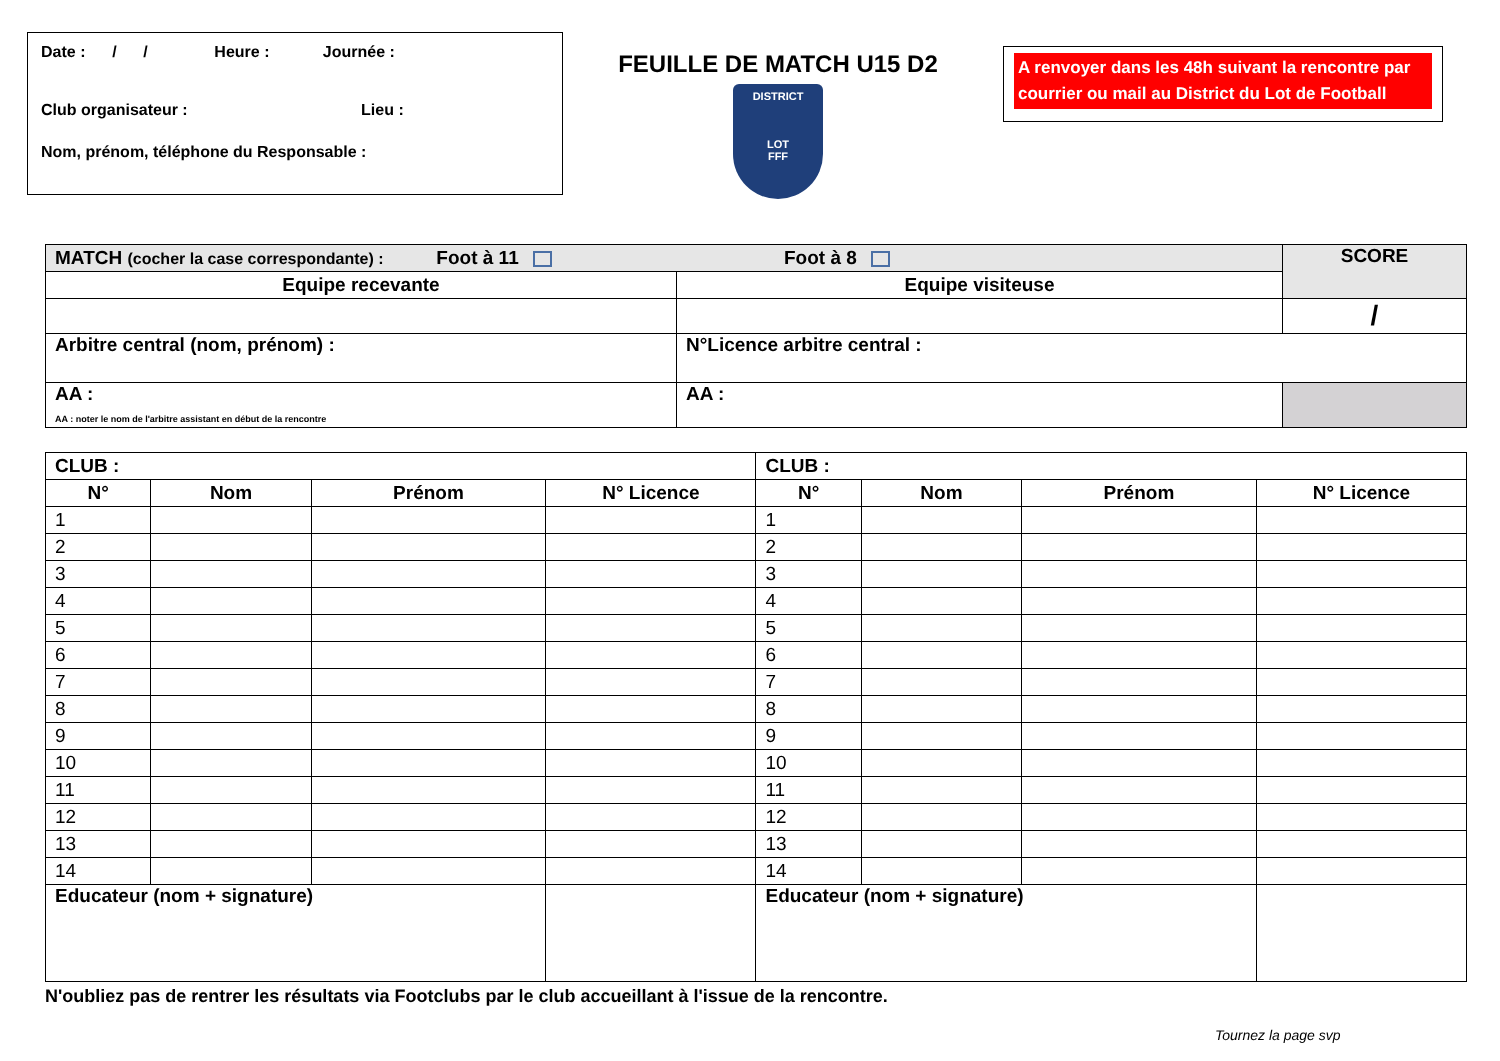Date : / / Heure : Journée :
Club organisateur : Lieu :
Nom, prénom, téléphone du Responsable :
FEUILLE DE MATCH U15 D2
DISTRICT
LOT
FFF
A renvoyer dans les 48h suivant la rencontre par courrier ou mail au District du Lot de Football
| MATCH (cocher la case correspondante) : Foot à 11 Foot à 8 | | SCORE |
| Equipe recevante | Equipe visiteuse | |
| | | / |
| Arbitre central (nom, prénom) : | N°Licence arbitre central : | |
| AA : AA : noter le nom de l'arbitre assistant en début de la rencontre | AA : | |
| CLUB : | | | | CLUB : | | | |
| N° | Nom | Prénom | N° Licence | N° | Nom | Prénom | N° Licence |
| 1 | | | | 1 | | | |
| 2 | | | | 2 | | | |
| 3 | | | | 3 | | | |
| 4 | | | | 4 | | | |
| 5 | | | | 5 | | | |
| 6 | | | | 6 | | | |
| 7 | | | | 7 | | | |
| 8 | | | | 8 | | | |
| 9 | | | | 9 | | | |
| 10 | | | | 10 | | | |
| 11 | | | | 11 | | | |
| 12 | | | | 12 | | | |
| 13 | | | | 13 | | | |
| 14 | | | | 14 | | | |
| Educateur (nom + signature) | | | | Educateur (nom + signature) | | | |
N'oubliez pas de rentrer les résultats via Footclubs par le club accueillant à l'issue de la rencontre.
Tournez la page svp